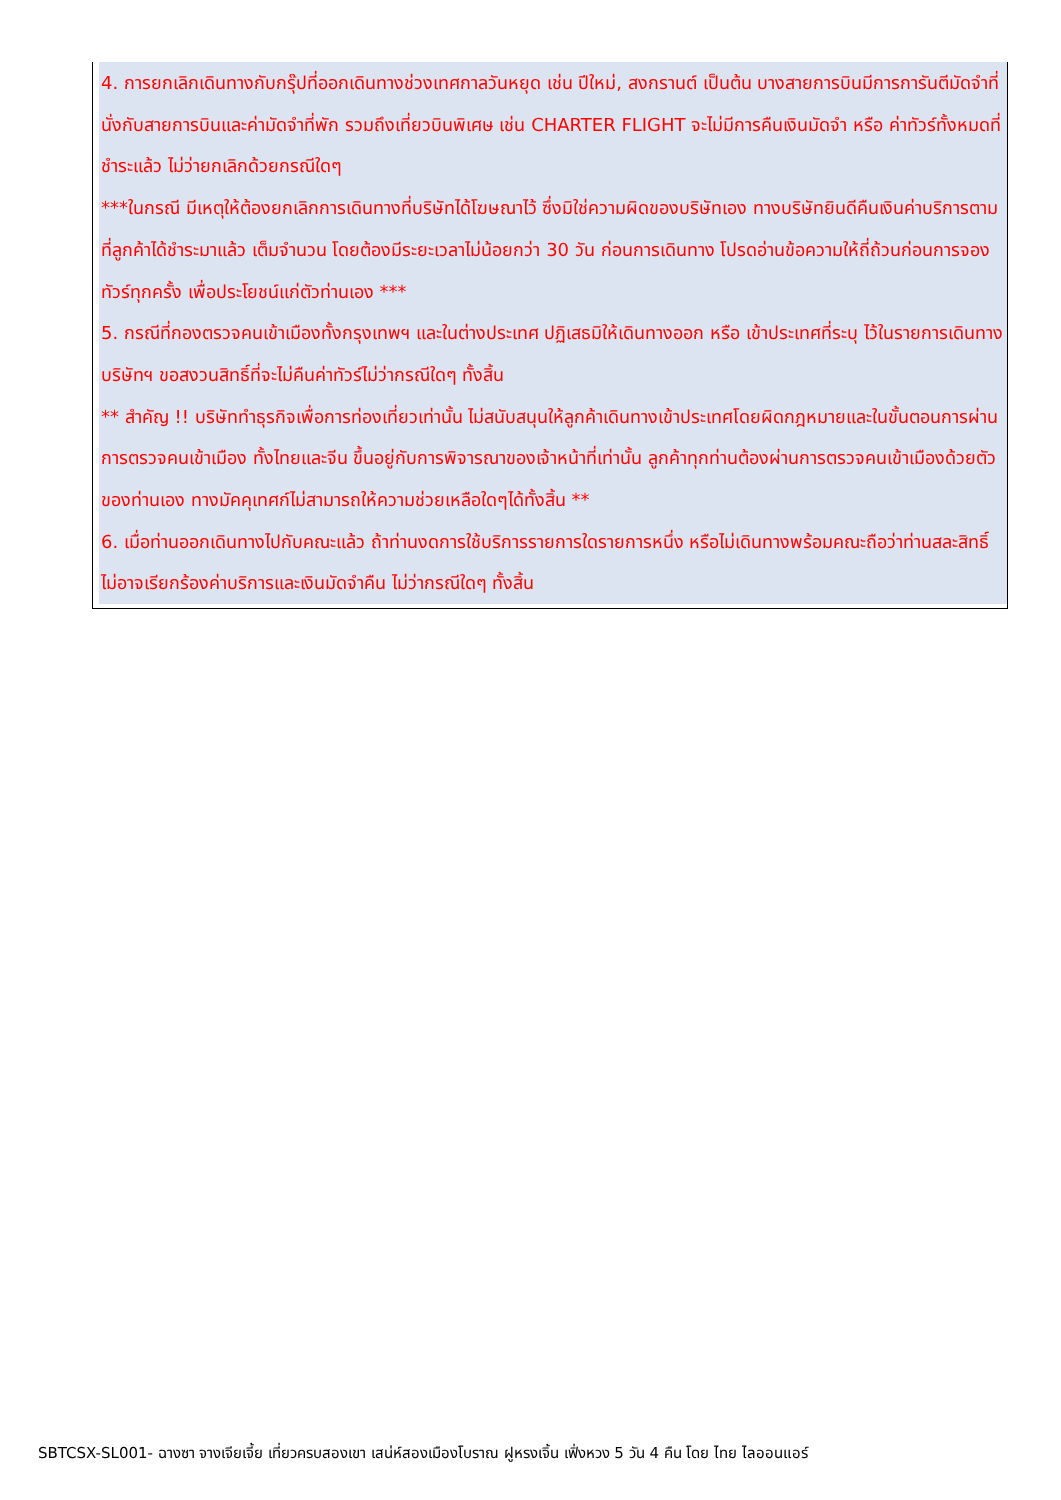4. การยกเลิกเดินทางกับกรุ๊ปที่ออกเดินทางช่วงเทศกาลวันหยุด เช่น ปีใหม่, สงกรานต์ เป็นต้น บางสายการบินมีการการันตีมัดจำที่นั่งกับสายการบินและค่ามัดจำที่พัก รวมถึงเที่ยวบินพิเศษ เช่น CHARTER FLIGHT จะไม่มีการคืนเงินมัดจำ หรือ ค่าทัวร์ทั้งหมดที่ชำระแล้ว ไม่ว่ายกเลิกด้วยกรณีใดๆ
***ในกรณี มีเหตุให้ต้องยกเลิกการเดินทางที่บริษัทได้โฆษณาไว้ ซึ่งมิใช่ความผิดของบริษัทเอง ทางบริษัทยินดีคืนเงินค่าบริการตามที่ลูกค้าได้ชำระมาแล้ว เต็มจำนวน โดยต้องมีระยะเวลาไม่น้อยกว่า 30 วัน ก่อนการเดินทาง โปรดอ่านข้อความให้ถี่ถ้วนก่อนการจองทัวร์ทุกครั้ง เพื่อประโยชน์แก่ตัวท่านเอง ***
5. กรณีที่กองตรวจคนเข้าเมืองทั้งกรุงเทพฯ และในต่างประเทศ ปฏิเสธมิให้เดินทางออก หรือ เข้าประเทศที่ระบุ ไว้ในรายการเดินทาง บริษัทฯ ขอสงวนสิทธิ์ที่จะไม่คืนค่าทัวร์ไม่ว่ากรณีใดๆ ทั้งสิ้น
** สำคัญ !! บริษัททำธุรกิจเพื่อการท่องเที่ยวเท่านั้น ไม่สนับสนุนให้ลูกค้าเดินทางเข้าประเทศโดยผิดกฎหมายและในขั้นตอนการผ่านการตรวจคนเข้าเมือง ทั้งไทยและจีน ขึ้นอยู่กับการพิจารณาของเจ้าหน้าที่เท่านั้น ลูกค้าทุกท่านต้องผ่านการตรวจคนเข้าเมืองด้วยตัวของท่านเอง ทางมัคคุเทศก์ไม่สามารถให้ความช่วยเหลือใดๆได้ทั้งสิ้น **
6. เมื่อท่านออกเดินทางไปกับคณะแล้ว ถ้าท่านงดการใช้บริการรายการใดรายการหนึ่ง หรือไม่เดินทางพร้อมคณะถือว่าท่านสละสิทธิ์ ไม่อาจเรียกร้องค่าบริการและเงินมัดจำคืน ไม่ว่ากรณีใดๆ ทั้งสิ้น
SBTCSX-SL001- ฉางซา จางเจียเจี้ย เที่ยวครบสองเขา เสน่ห์สองเมืองโบราณ ฝูหรงเจิ้น เฟิ่งหวง 5 วัน 4 คืน โดย ไทย ไลออนแอร์